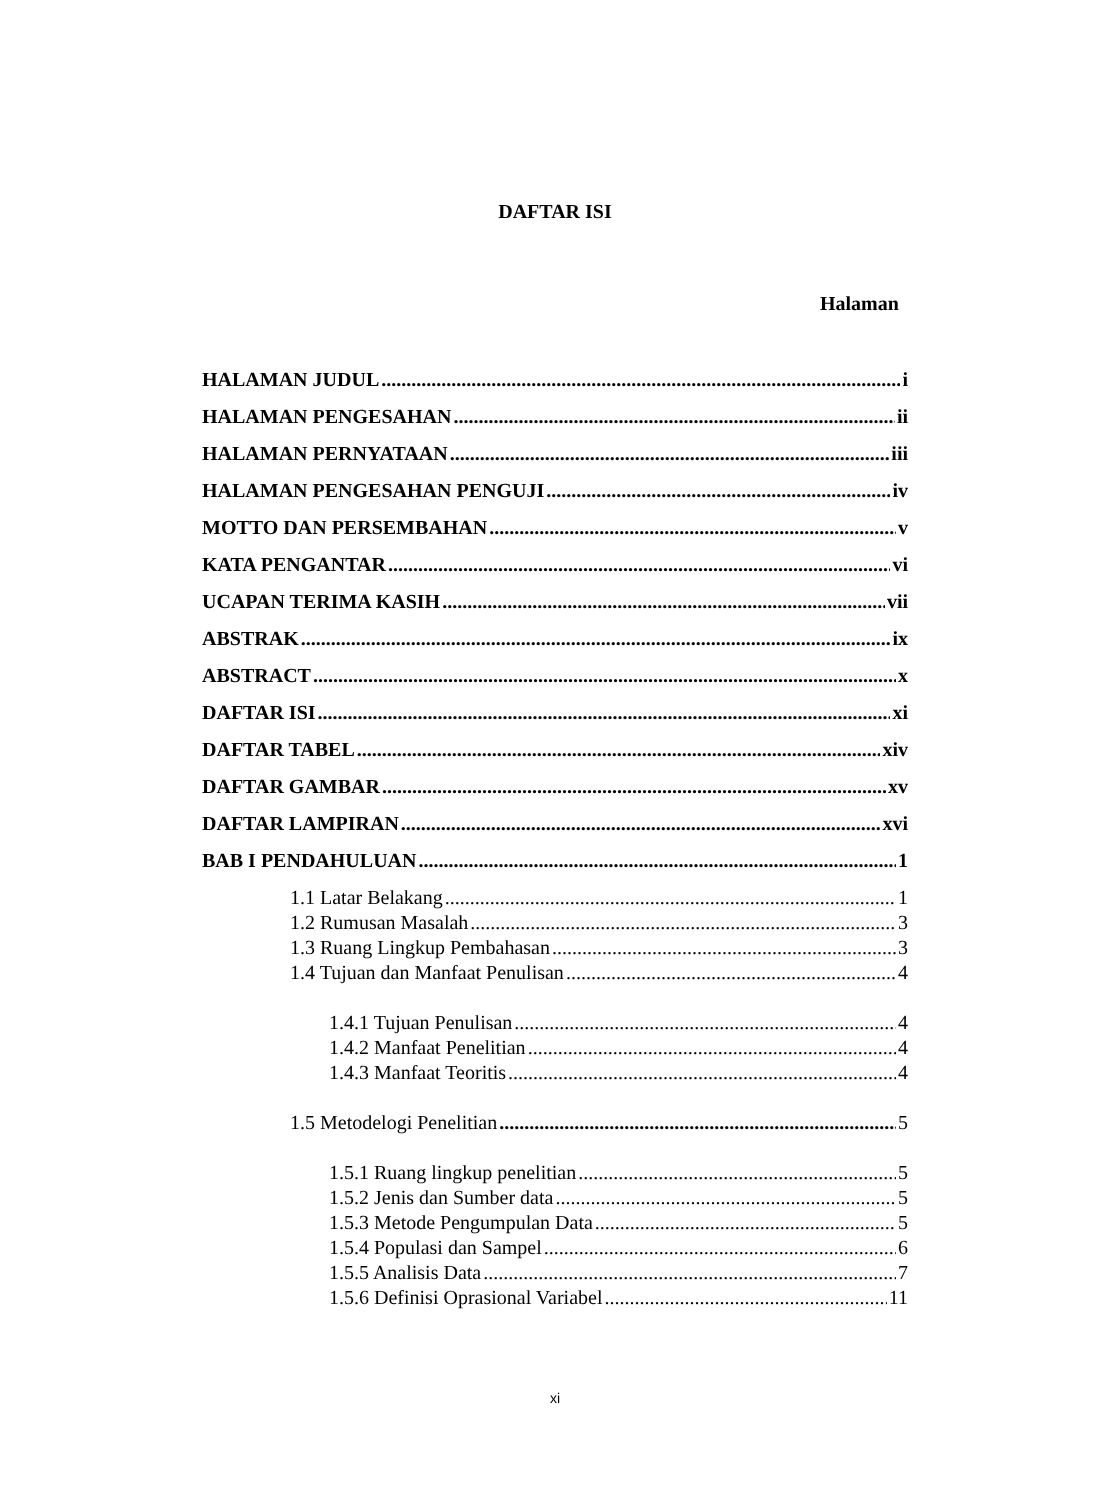DAFTAR ISI
Halaman
HALAMAN JUDUL i
HALAMAN PENGESAHAN ii
HALAMAN PERNYATAAN iii
HALAMAN PENGESAHAN PENGUJI iv
MOTTO DAN PERSEMBAHAN v
KATA PENGANTAR vi
UCAPAN TERIMA KASIH vii
ABSTRAK ix
ABSTRACT x
DAFTAR ISI xi
DAFTAR TABEL xiv
DAFTAR GAMBAR xv
DAFTAR LAMPIRAN xvi
BAB I PENDAHULUAN 1
1.1 Latar Belakang 1
1.2 Rumusan Masalah 3
1.3 Ruang Lingkup Pembahasan 3
1.4 Tujuan dan Manfaat Penulisan 4
1.4.1 Tujuan Penulisan 4
1.4.2 Manfaat Penelitian 4
1.4.3 Manfaat Teoritis 4
1.5 Metodelogi Penelitian 5
1.5.1 Ruang lingkup penelitian 5
1.5.2 Jenis dan Sumber data 5
1.5.3 Metode Pengumpulan Data 5
1.5.4 Populasi dan Sampel 6
1.5.5 Analisis Data 7
1.5.6 Definisi Oprasional Variabel 11
xi